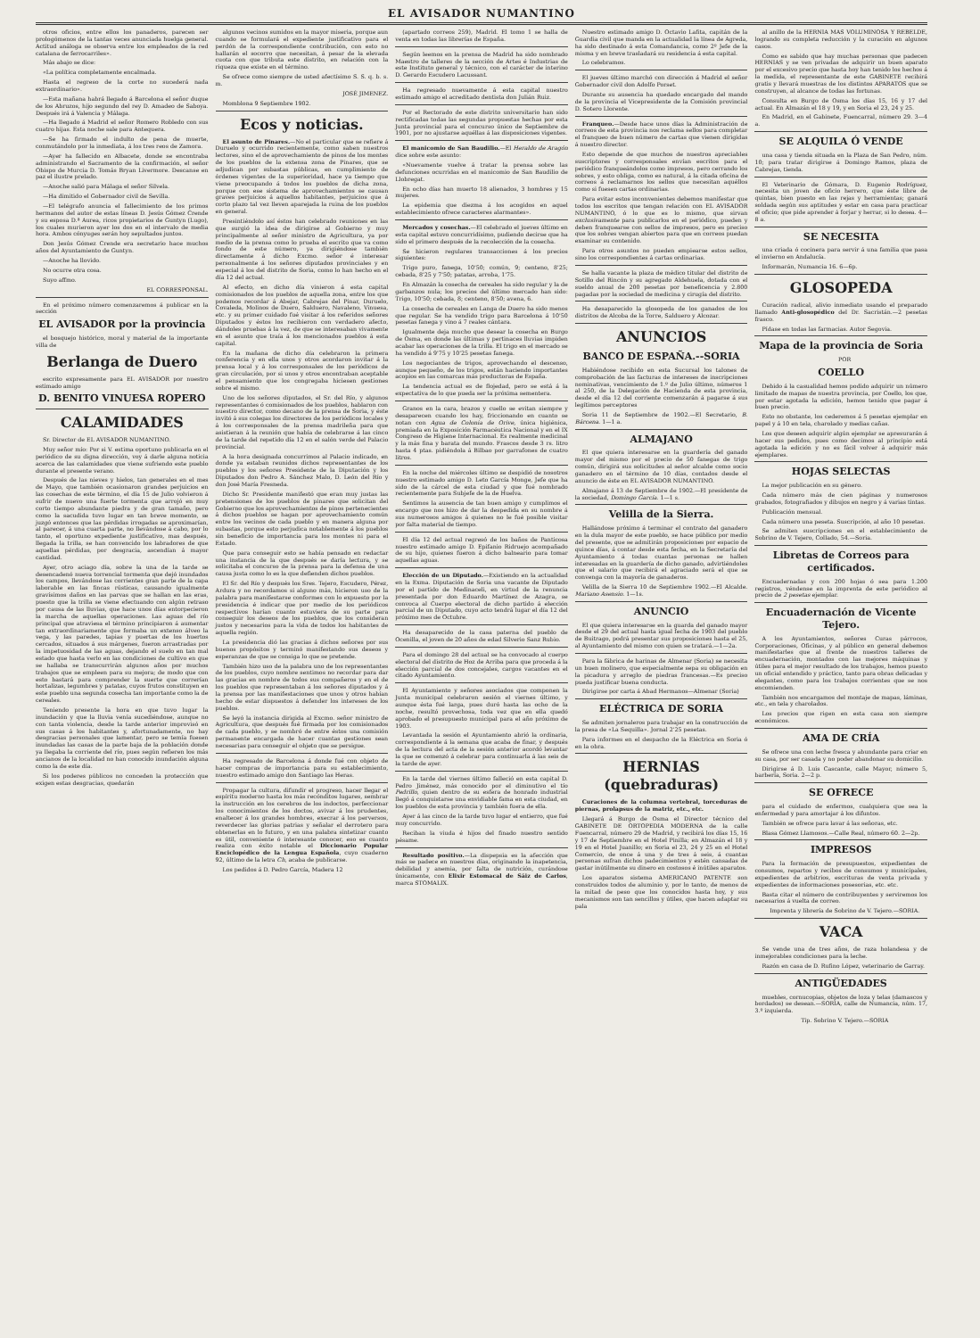EL AVISADOR NUMANTINO
otros oficios, entre ellos los panaderos, parecen ser prologómenos de la tantas veces anunciada huelga general. Actitud análoga se observa entre los empleados de la red catalana de ferrocarriles».
Más abajo se dice:
«La política completamente encalmada.
Hasta el regreso de la corte no sucederá nada extraordinario».
—Esta mañana habrá llegado á Barcelona el señor duque de los Abruzos, hijo segundo del rey D. Amadeo de Saboya. Después irá á Valencia y Málaga.
—Ha llegado á Madrid el señor Romero Robledo con sus cuatro hijas. Esta noche sale para Antequera.
—Se ha firmado el indulto de pena de muerte, conmutándolo por la inmediata, á los tres reos de Zamora.
—Ayer ha fallecido en Albacete, donde se encontraba administrando el Sacramento de la confirmación, el señor Obispo de Murcia D. Tomás Bryan Livermore. Descanse en paz el ilustre prelado.
—Anoche salió para Málaga el señor Silvela.
—Ha dimitido el Gobernador civil de Sevilla.
—El telégrafo anuncia el fallecimiento de los primos hermanos del autor de estas líneas D. Jesús Gómez Crende y su esposa D.ª Aurea, ricos propietarios de Guntyn (Lugo), los cuales murieron ayer los dos en el intervalo de media hora. Ambos cónyuges serán hoy sepultados juntos.
Don Jesús Gómez Crende era secretario hace muchos años del Ayuntamiento de Guntyn.
—Anoche ha llovido.
No ocurre otra cosa.
Suyo affmo.
EL CORRESPONSAL.
En el próximo número comenzaremos á publicar en la sección
EL AVISADOR por la provincia
el bosquejo histórico, moral y material de la importante villa de
Berlanga de Duero
escrito expresamente para EL AVISADOR por nuestro estimado amigo
D. BENITO VINUESA ROPERO
CALAMIDADES
Sr. Director de EL AVISADOR NUMANTINO.
Muy señor mío: Por si V. estima oportuno publicarla en el periódico de su digna dirección, voy á darle alguna noticia acerca de las calamidades que viene sufriendo este pueblo durante el presente verano.
Después de las nieves y hielos, tan generales en el mes de Mayo, que también ocasionaron grandes perjuicios en las cosechas de este término, el día 15 de Julio volvieron á sufrir de nuevo una fuerte tormenta que arrojó en muy corto tiempo abundante piedra y de gran tamaño, pero como la sacudida tuvo lugar en tan breve momento, se juzgó entonces que las pérdidas irrogadas se aproximarían, al parecer, á una cuarta parte, no llevándose á cabo, por lo tanto, el oportuno expediente justificativo, mas después, llegada la trilla, se han convencido los labradores de que aquellas pérdidas, por desgracia, ascendían á mayor cantidad.
Ayer, otro aciago día, sobre la una de la tarde se desencadenó nueva torrencial tormenta que dejó inundados los campos, llevándose las corrientes gran parte de la capa laborable en las fincas rústicas, causando igualmente gravísimos daños en las parvas que se hallan en las eras, puesto que la trilla se viene efectuando con algún retraso por causa de las lluvias, que hace unos días entorpecieron la marcha de aquellas operaciones. Las aguas del río principal que atraviesa el término principiaron á aumentar tan extraordinariamente que formaba un extenso álveo la vega, y las paredes, tapias y puertas de los huertos cercados, situados á sus márgenes, fueron arrastradas por la impetuosidad de las aguas, dejando el suelo en tan mal estado que hasta verlo en las condiciones de cultivo en que se hallaba se transcurrirán algunos años por muchos trabajos que se empleen para su mejora; de modo que con esto bastará para comprender la suerte que correrían hortalizas, legumbres y patatas, cuyos frutos constituyen en este pueblo una segunda cosecha tan importante como la de cereales.
Teniendo presente la hora en que tuvo lugar la inundación y que la lluvia venía sucediéndose, aunque no con tanta violencia, desde la tarde anterior improvisó en sus casas á los habitantes y, afortunadamente, no hay desgracias personales que lamentar, pero se temía fuesen inundadas las casas de la parte baja de la población donde ya llegaba la corriente del río, pues según refieren los más ancianos de la localidad no han conocido inundación alguna como la de este día.
Si los poderes públicos no conceden la protección que exigen estas desgracias, quedarán
algunos vecinos sumidos en la mayor miseria, porque aun cuando se formulará el expediente justificativo para el perdón de la correspondiente contribución, con esto no hallarán el socorro que necesitan, á pesar de la elevada cuota con que tributa este distrito, en relación con la riqueza que existe en el término.
Se ofrece como siempre de usted afectísimo S. S. q. b. s. m.
JOSÉ JIMENEZ.
Momblona 9 Septiembre 1902.
Ecos y noticias.
El asunto de Pinares.—No el particular que se refiere á Duruelo y ocurrido recientemente, como saben nuestros lectores, sino el de aprovechamiento de pinos de los montes de los pueblos de la extensa zona de Pinares, que se adjudican por subastas públicas, en cumplimiento de órdenes vigentes de la superioridad, hace ya tiempo que viene preocupando á todos los pueblos de dicha zona, porque con ese sistema de aprovechamientos se causan graves perjuicios á aquellos habitantes, perjuicios que á corto plazo tal vez lleven aparejada la ruina de los pueblos en general.
Presintiéndolo así éstos han celebrado reuniones en las que surgió la idea de dirigirse al Gobierno y muy principalmente al señor ministro de Agricultura, ya por medio de la prensa como lo prueba el escrito que va como fondo de este número, ya dirigiéndose también directamente á dicho Excmo. señor é interesar personalmente á los señores diputados provinciales y en especial á los del distrito de Soria, como lo han hecho en el día 12 del actual.
Al efecto, en dicho día vinieron á esta capital comisionados de los pueblos de aquella zona, entre los que podemos recordar á Abejar, Cabrejas del Pinar, Duruelo, Covaleda, Molinos de Duero, Salduero, Navaleno, Vinuesa, etc. y su primer cuidado fué visitar á los referidos señores Diputados y éstos los recibieron con verdadero afecto, dándoles pruebas á la vez, de que se interesaban vivamente en el asunto que traía á los mencionados pueblos á esta capital.
En la mañana de dicho día celebraron la primera conferencia y en ella unos y otros acordaron invitar á la prensa local y á los corresponsales de los periódicos de gran circulación, por si unos y otros encontraban aceptable el pensamiento que los congregaba hiciesen gestiones sobre el mismo.
Uno de los señores diputados, el Sr. del Río, y algunos representantes ó comisionados de los pueblos, hablaron con nuestro director, como decano de la prensa de Soria, y éste invitó á sus colegas los directores de los periódicos locales y á los corresponsales de la prensa madrileña para que asistieran á la reunión que había de celebrarse á las cinco de la tarde del repetido día 12 en el salón verde del Palacio provincial.
A la hora designada concurrimos al Palacio indicado, en donde ya estaban reunidos dichos representantes de los pueblos y los señores Presidente de la Diputación y los Diputados don Pedro A. Sánchez Malo, D. León del Río y don José María Fresneda.
Dicho Sr. Presidente manifestó que eran muy justas las pretensiones de los pueblos de pinares que solicitan del Gobierno que los aprovechamientos de pinos pertenecientes á dichos pueblos se hagan por aprovechamiento común entre los vecinos de cada pueblo y en manera alguna por subastas, porque esto perjudica notablemente á los pueblos sin beneficio de importancia para los montes ni para el Estado.
Que para conseguir esto se había pensado en redactar una instancia de la que después se daría lectura, y se solicitaba el concurso de la prensa para la defensa de una causa justa como lo es la que defienden dichos pueblos.
El Sr. del Río y después los Sres. Tejero, Escudero, Pérez, Ardura y no recordamos si alguno más, hicieron uso de la palabra para manifestarse conformes con lo expuesto por la presidencia é indicar que por medio de los periódicos respectivos harían cuanto estuviera de su parte para conseguir los deseos de los pueblos, que los consideran justos y necesarios para la vida de todos los habitantes de aquella región.
La presidencia dió las gracias á dichos señores por sus buenos propósitos y terminó manifestando sus deseos y esperanzas de que se consiga lo que se pretende.
También hizo uso de la palabra uno de los representantes de los pueblos, cuyo nombre sentimos no recordar para dar las gracias en nombre de todos sus compañeros y en el de los pueblos que representaban á los señores diputados y á la prensa por las manifestaciones que unos y otros habían hecho de estar dispuestos á defender los intereses de los pueblos.
Se leyó la instancia dirigida al Excmo. señor ministro de Agricultura, que después fué firmada por los comisionados de cada pueblo, y se nombró de entre éstos una comisión permanente encargada de hacer cuantas gestiones sean necesarias para conseguir el objeto que se persigue.
Ha regresado de Barcelona á donde fué con objeto de hacer compras de importancia para su establecimiento, nuestro estimado amigo don Santiago las Heras.
Propagar la cultura, difundir el progreso, hacer llegar el espíritu moderno hasta los más recónditos lugares, sembrar la instrucción en los cerebros de los indoctos, perfeccionar los conocimientos de los doctos, avivar á los prudentes, enaltecer á los grandes hombres, execrar á los perversos, reverdecer las glorias patrias y señalar el derrotero para obtenerlas en lo futuro, y en una palabra sintetizar cuanto es útil, conveniente ó interesante conocer, eso es cuanto realiza con éxito notable el Diccionario Popular Enciclopédico de la Lengua Española, cuyo cuaderno 92, último de la letra Ch, acaba de publicarse.
Los pedidos á D. Pedro García, Madera 12
(apartado correos 259), Madrid. El tomo 1 se halla de venta en todas las librerías de España.
Según leemos en la prensa de Madrid ha sido nombrado Maestro de talleres de la sección de Artes é Industrias de este Instituto general y técnico, con el carácter de interino D. Gerardo Escudero Lacussant.
Ha regresado nuevamente á esta capital nuestro estimado amigo el acreditado dentista don Julián Ruiz.
Por el Rectorado de este distrito universitario han sido rectificadas todas las segundas propuestas hechas por esta Junta provincial para el concurso único de Septiembre de 1901, por no ajustarse aquéllas á las disposiciones vigentes.
El manicomio de San Baudilio.—El Heraldo de Aragón dice sobre este asunto:
«Nuevamente vuelve á tratar la prensa sobre las defunciones ocurridas en el manicomio de San Baudilio de Llobregat.
En ocho días han muerto 18 alienados, 3 hombres y 15 mujeres.
La epidemia que diezma á los acogidos en aquel establecimiento ofrece caracteres alarmantes».
Mercados y cosechas.—El celebrado el jueves último en esta capital estuvo concurridísimo, pudiendo decirse que ha sido el primero después de la recolección de la cosecha.
Se hicieron regulares transacciones á los precios siguientes:
Trigo puro, fanega, 10'50; común, 9; centeno, 8'25; cebada, 8'25 y 7'50; patatas, arroba, 1'75.
En Almazán la cosecha de cereales ha sido regular y la de garbanzos nula; los precios del último mercado han sido: Trigo, 10'50; cebada, 8; centeno, 8'50; avena, 6.
La cosecha de cereales en Langa de Duero ha sido menos que regular. Se ha vendido trigo para Barcelona á 10'50 pesetas fanega y vino á 7 reales cántara.
Igualmente deja mucho que desear la cosecha en Burgo de Osma, en donde las últimas y pertinaces lluvias impiden acabar las operaciones de la trilla. El trigo en el mercado se ha vendido á 9'75 y 10'25 pesetas fanega.
Los negociantes de trigos, aprovechando el descenso, aunque pequeño, de los trigos, están haciendo importantes acopios en las comarcas más productoras de España.
La tendencia actual es de flojedad, pero se está á la expectativa de lo que pueda ser la próxima sementera.
Granos en la cara, brazos y cuello se evitan siempre y desaparecen cuando los hay, friccionando en cuanto se notan con Agua de Colonia de Orive, única higiénica, premiada en la Exposición Farmacéutica Nacional y en el IX Congreso de Higiene Internacional. Es realmente medicinal y la más fina y barata del mundo. Frascos desde 3 rs. litro hasta 4 ptas. pidiéndola á Bilbao por garrafones de cuatro litros.
En la noche del miércoles último se despidió de nosotros nuestro estimado amigo D. Leto García Monge, Jefe que ha sido de la cárcel de esta ciudad y que fué nombrado recientemente para Subjefe de la de Huelva.
Sentimos la ausencia de tan buen amigo y cumplimos el encargo que nos hizo de dar la despedida en su nombre á sus numerosos amigos á quienes no le fué posible visitar por falta material de tiempo.
El día 12 del actual regresó de los baños de Panticosa nuestro estimado amigo D. Epifanio Ridruejo acompañado de su hijo, quienes fueron á dicho balneario para tomar aquellas aguas.
Elección de un Diputado.—Existiendo en la actualidad en la Exma. Diputación de Soria una vacante de Diputado por el partido de Medinaceli, en virtud de la renuncia presentada por don Eduardo Martínez de Azagra, se convoca al Cuerpo electoral de dicho partido á elección parcial de un Diputado, cuyo acto tendrá lugar el día 12 del próximo mes de Octubre.
Ha desaparecido de la casa paterna del pueblo de Ocenilla, el joven de 20 años de edad Silverio Sanz Rubio.
Para el domingo 28 del actual se ha convocado al cuerpo electoral del distrito de Hoz de Arriba para que proceda á la elección parcial de dos concejales, cargos vacantes en el citado Ayuntamiento.
El Ayuntamiento y señores asociados que componen la Junta municipal celebraron sesión el viernes último, y aunque ésta fué larga, pues duró hasta las ocho de la noche, resultó provechosa, toda vez que en ella quedó aprobado el presupuesto municipal para el año próximo de 1903.
Levantada la sesión el Ayuntamiento abrió la ordinaria, correspondiente á la semana que acaba de finar, y después de la lectura del acta de la sesión anterior acordó levantar la que se comenzó á celebrar para continuarla á las seis de la tarde de ayer.
En la tarde del viernes último falleció en esta capital D. Pedro Jiménez, más conocido por el diminutivo el tío Pedrillo, quien dentro de su esfera de honrado industrial llegó á conquistarse una envidiable fama en esta ciudad, en los pueblos de esta provincia y también fuera de ella.
Ayer á las cinco de la tarde tuvo lugar el entierro, que fué muy concurrido.
Reciban la viuda é hijos del finado nuestro sentido pésame.
Resultado positivo.—La dispepsia es la afección que más se padece en nuestros días, originando la inapetencia, debilidad y anemia, por falta de nutrición, curándose únicamente, con Elixir Estomacal de Sáiz de Carlos, marca STOMALIX.
Nuestro estimado amigo D. Octavio Lafita, capitán de la Guardia civil que manda en la actualidad la línea de Agreda, ha sido destinado á esta Comandancia, como 2º Jefe de la misma y en breve trasladará su residencia á esta capital.
Lo celebramos.
El jueves último marchó con dirección á Madrid el señor Gobernador civil don Adolfo Porset.
Durante su ausencia ha quedado encargado del mando de la provincia el Vicepresidente de la Comisión provincial D. Sotero Llorente.
Franqueo.—Desde hace unos días la Administración de correos de esta provincia nos reclama sellos para completar el franqueo de buen número de cartas que vienen dirigidas á nuestro director.
Esto depende de que muchos de nuestros apreciables suscriptores y corresponsales envían escritos para el periódico franqueándolos como impresos, pero cerrando los sobres, y esto obliga, como es natural, á la citada oficina de correos á reclamarnos los sellos que necesitan aquéllos como si fuesen cartas ordinarias.
Para evitar estos inconvenientes debemos manifestar que todos los escritos que tengan relación con EL AVISADOR NUMANTINO, ó lo que es lo mismo, que sirvan exclusivamente para publicarlos en el periódico, pueden y deben franquearse con sellos de impresos, pero es preciso que los sobres vengan abiertos para que en correos puedan examinar su contenido.
Para otros asuntos no pueden empiearse estos sellos, sino los correspondientes á cartas ordinarias.
Se halla vacante la plaza de médico titular del distrito de Sotillo del Rincón y su agregado Aldehuela, dotada con el sueldo anual de 200 pesetas por beneficencia y 2.800 pagadas por la sociedad de medicina y cirugía del distrito.
Ha desaparecido la glosopeda de los ganados de los distritos de Alcoba de la Torre, Salduero y Alcozar.
ANUNCIOS
BANCO DE ESPAÑA.--SORIA
Habiéndose recibido en esta Sucursal los talones de comprobación de las facturas de intereses de inscripciones nominativas, vencimiento de 1.º de Julio último, números 1 al 250, de la Delegación de Hacienda de esta provincia, desde el día 12 del corriente comenzarán á pagarse á sus legítimos perceptores
Soria 11 de Septiembre de 1902.—El Secretario, B. Bárcena. 1—1 a.
ALMAJANO
El que quiera interesarse en la guardería del ganado mayor del mismo por el precio de 50 fanegas de trigo común, dirigirá sus solicitudes al señor alcalde como socio ganadero en el término de 10 días, contados desde el anuncio de éste en EL AVISADOR NUMANTINO.
Almajano á 13 de Septiembre de 1902.—El presidente de la sociedad, Domingo García. 1—1 s.
Velilla de la Sierra.
Hallándose próximo á terminar el contrato del ganadero en la dula mayor de este pueblo, se hace público por medio del presente, que se admitirán proposiciones por espacio de quince días, á contar desde esta fecha, en la Secretaría del Ayuntamiento á todas cuantas personas se hallen interesadas en la guardería de dicho ganado, advirtiéndoles que el salario que recibirá el agraciado será el que se convenga con la mayoría de ganaderos.
Velilla de la Sierra 10 de Septiembre 1902.—El Alcalde. Mariano Asensio. 1—1s.
ANUNCIO
El que quiera interesarse en la guarda del ganado mayor desde el 29 del actual hasta igual fecha de 1903 del pueblo de Buitrago, podrá presentar sus proposiciones hasta el 25, al Ayuntamiento del mismo con quien se tratará.—1—2a.
Para la fábrica de harinas de Almenar (Soria) se necesita un buen molinero, que especialmente sepa su obligación en la picadura y arreglo de piedras francesas.—Es preciso pueda justificar buena conducta.
Dirigirse por carta á Abad Hermanos—Almenar (Soria)
ELÉCTRICA DE SORIA
Se admiten jornaleros para trabajar en la construcción de la presa de «La Sequilla». Jornal 2'25 pesetas.
Para informes en el despacho de la Eléctrica en Soria ó en la obra.
HERNIAS (quebraduras)
Curaciones de la columna vertebral, torceduras de piernas, prolapsus de la matriz, etc., etc.
Llegará á Burgo de Osma el Director técnico del GABINETE DE ORTOPEDIA MODERNA de la calle Fuencarral, número 29 de Madrid, y recibirá los días 15, 16 y 17 de Septiembre en el Hotel Pinilla; en Almazán el 18 y 19 en el Hotel Juanillo; en Soria el 23, 24 y 25 en el Hotel Comercio, de once á una y de tres á seis, á cuantas personas sufran dichos padecimientos y estén cansadas de gastar inútilmente su dinero en costosos é inútiles aparatos.
Los aparatos sistema AMERICANO PATENTE son construidos todos de aluminio y, por lo tanto, de menos de la mitad de peso que los conocidos hasta hoy, y sus mecanismos son tan sencillos y útiles, que hacen adaptar su pala
al anillo de la HERNIA MAS VOLUMINOSA Y REBELDE, logrando su completa reducción y la curación en algunos casos.
Como es sabido que hay muchas personas que padecen HERNIAS y se ven privadas de adquirir un buen aparato por el excesivo precio que hasta hoy han tenido los hechos á la medida, el representante de este GABINETE recibirá gratis y llevará muestras de los distintos APARATOS que se construyen, al alcance de todas las fortunas.
Consulta en Burgo de Osma los días 15, 16 y 17 del actual. En Almazán el 18 y 19, y en Soria el 23, 24 y 25.
En Madrid, en el Gabinete, Fuencarral, número 29. 3—4 a.
SE ALQUILA Ó VENDE
una casa y tienda situada en la Plaza de San Pedro, núm. 10; para tratar dirigirse á Domingo Ramos, plaza de Cabrejas, tienda.
El Veterinario de Gómara, D. Eugenio Rodríguez, necesita un joven de oficio herrero, que éste libre de quintas, bien puesto en las rejas y herramientas; ganará soldada según sus aptitudes y estar en casa para practicar el oficio; que pide aprender á forjar y herrar, si lo desea. 4—8 a.
SE NECESITA
una criada ó cocinera para servir á una familia que pasa el invierno en Andalucía.
Informarán, Numancia 16. 6—6p.
GLOSOPEDA
Curación radical, alivio inmediato usando el preparado llamado Anti-glosopédico del Dr. Sacristán.—2 pesetas frasco.
Pídase en todas las farmacias. Autor Segovia.
Mapa de la provincia de Soria
POR
COELLO
Debido á la casualidad hemos podido adquirir un número limitado de mapas de nuestra provincia, por Coello, los que, por estar agotada la edición, hemos tenido que pagar á buen precio.
Esto no obstante, los cederemos á 5 pesetas ejemplar en papel y á 10 en tela, charolado y medias cañas.
Los que deseen adquirir algún ejemplar se apresurarán á hacer sus pedidos, pues como decimos al principio está agotada la edición y no es fácil volver á adquirir más ejemplares.
HOJAS SELECTAS
La mejor publicación en su género.
Cada número más de cien páginas y numerosos grabados, fotografiados y dibujos en negro y á varias tintas.
Publicación mensual.
Cada número una peseta. Suscripción, al año 10 pesetas.
Se admiten suscripciones en el establecimiento de Sobrino de V. Tejero, Collado, 54.—Soria.
Libretas de Correos para certificados.
Encuadernadas y con 200 hojas ó sea para 1.200 registros, véndense en la imprenta de este periódico al precio de 2 pesetas ejemplar.
Encuadernación de Vicente Tejero.
A los Ayuntamientos, señores Curas párrocos, Corporaciones, Oficinas, y al público en general debemos manifestarles que al frente de nuestros talleres de encuadernación, montados con las mejores máquinas y útiles para el mejor resultado de los trabajos, hemos puesto un oficial entendido y práctico, tanto para obras delicadas y elegantes, como para los trabajos corrientes que se nos encomienden.
También nos encargamos del montaje de mapas, láminas, etc., en tela y charolados.
Los precios que rigen en esta casa son siempre económicos.
AMA DE CRÍA
Se ofrece una con leche fresca y abundante para criar en su casa, por ser casada y no poder abandonar su domicilio.
Dirigirse á D. Luis Cascante, calle Mayor, número 5, barbería, Soria. 2—2 p.
SE OFRECE
para el cuidado de enfermos, cualquiera que sea la enfermedad y para amortajar á los difuntos.
También se ofrece para lavar á las señoras, etc.
Blasa Gómez Llamosos.—Calle Real, número 60. 2—2p.
IMPRESOS
Para la formación de presupuestos, expedientes de consumos, repartos y recibos de consumos y municipales, expedientes de arbitrios, escrituras de venta privada y expedientes de informaciones posesorias, etc. etc.
Basta citar el número de contribuyentes y serviremos los necesarios á vuelta de correo.
Imprenta y librería de Sobrino de V. Tejero.—SORIA.
VACA
Se vende una de tres años, de raza holandesa y de inmejorables condiciones para la leche.
Razón en casa de D. Rufino López, veterinario de Garray.
ANTIGÜEDADES
muebles, cornucopias, objetos de loza y telas (damascos y bordados) se desean.—SORIA, calle de Numancia, núm. 17, 3.º izquierda.
Tip. Sobrino V. Tejero.—SORIA